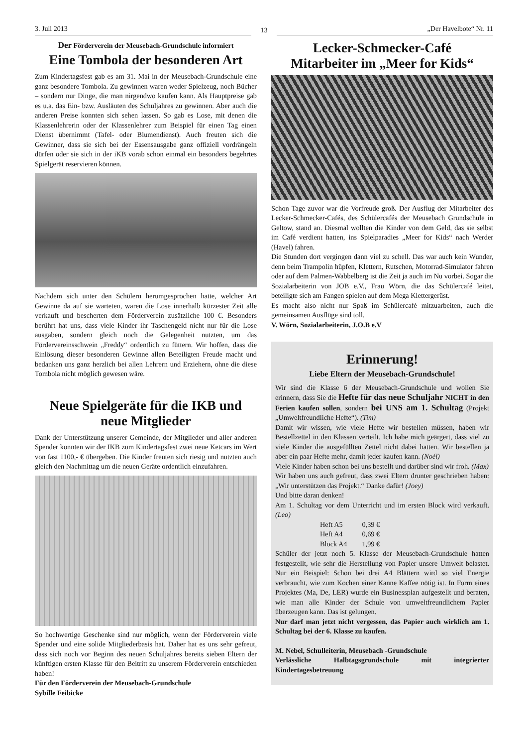3. Juli 2013
13
„Der Havelbote“ Nr. 11
Der Förderverein der Meusebach-Grundschule informiert
Eine Tombola der besonderen Art
Zum Kindertagsfest gab es am 31. Mai in der Meusebach-Grundschule eine ganz besondere Tombola. Zu gewinnen waren weder Spielzeug, noch Bücher – sondern nur Dinge, die man nirgendwo kaufen kann. Als Hauptpreise gab es u.a. das Ein- bzw. Ausläuten des Schuljahres zu gewinnen. Aber auch die anderen Preise konnten sich sehen lassen. So gab es Lose, mit denen die Klassenlehrerin oder der Klassenlehrer zum Beispiel für einen Tag einen Dienst übernimmt (Tafel- oder Blumendienst). Auch freuten sich die Gewinner, dass sie sich bei der Essensausgabe ganz offiziell vordrängeln dürfen oder sie sich in der iKB vorab schon einmal ein besonders begehrtes Spielgerät reservieren können.
Nachdem sich unter den Schülern herumgesprochen hatte, welcher Art Gewinne da auf sie warteten, waren die Lose innerhalb kürzester Zeit alle verkauft und bescherten dem Förderverein zusätzliche 100 €. Besonders berührt hat uns, dass viele Kinder ihr Taschengeld nicht nur für die Lose ausgaben, sondern gleich noch die Gelegenheit nutzten, um das Fördervereinsschwein „Freddy“ ordentlich zu füttern. Wir hoffen, dass die Einlösung dieser besonderen Gewinne allen Beteiligten Freude macht und bedanken uns ganz herzlich bei allen Lehrern und Erziehern, ohne die diese Tombola nicht möglich gewesen wäre.
Neue Spielgeräte für die IKB und neue Mitglieder
Dank der Unterstützung unserer Gemeinde, der Mitglieder und aller anderen Spender konnten wir der IKB zum Kindertagsfest zwei neue Ketcars im Wert von fast 1100,- € übergeben. Die Kinder freuten sich riesig und nutzten auch gleich den Nachmittag um die neuen Geräte ordentlich einzufahren.
So hochwertige Geschenke sind nur möglich, wenn der Förderverein viele Spender und eine solide Mitgliederbasis hat. Daher hat es uns sehr gefreut, dass sich noch vor Beginn des neuen Schuljahres bereits sieben Eltern der künftigen ersten Klasse für den Beitritt zu unserem Förderverein entschieden haben!
Für den Förderverein der Meusebach-Grundschule
Sybille Feibicke
Lecker-Schmecker-Café
Mitarbeiter im „Meer for Kids“
Schon Tage zuvor war die Vorfreude groß. Der Ausflug der Mitarbeiter des Lecker-Schmecker-Cafés, des Schülercafés der Meusebach Grundschule in Geltow, stand an. Diesmal wollten die Kinder von dem Geld, das sie selbst im Café verdient hatten, ins Spielparadies „Meer for Kids“ nach Werder (Havel) fahren.
Die Stunden dort vergingen dann viel zu schell. Das war auch kein Wunder, denn beim Trampolin hüpfen, Klettern, Rutschen, Motorrad-Simulator fahren oder auf dem Palmen-Wabbelberg ist die Zeit ja auch im Nu vorbei. Sogar die Sozialarbeiterin von JOB e.V., Frau Wörn, die das Schülercafé leitet, beteiligte sich am Fangen spielen auf dem Mega Klettergerüst.
Es macht also nicht nur Spaß im Schülercafé mitzuarbeiten, auch die gemeinsamen Ausflüge sind toll.
V. Wörn, Sozialarbeiterin, J.O.B e.V
Erinnerung!
Liebe Eltern der Meusebach-Grundschule!
Wir sind die Klasse 6 der Meusebach-Grundschule und wollen Sie erinnern, dass Sie die Hefte für das neue Schuljahr NICHT in den Ferien kaufen sollen, sondern bei UNS am 1. Schultag (Projekt „Umweltfreundliche Hefte“). (Tim)
Damit wir wissen, wie viele Hefte wir bestellen müssen, haben wir Bestellzettel in den Klassen verteilt. Ich habe mich geärgert, dass viel zu viele Kinder die ausgefüllten Zettel nicht dabei hatten. Wir bestellen ja aber ein paar Hefte mehr, damit jeder kaufen kann. (Noél)
Viele Kinder haben schon bei uns bestellt und darüber sind wir froh. (Max)
Wir haben uns auch gefreut, dass zwei Eltern drunter geschrieben haben: „Wir unterstützen das Projekt.“ Danke dafür! (Joey)
Und bitte daran denken!
Am 1. Schultag vor dem Unterricht und im ersten Block wird verkauft. (Leo)
| Heft A5 | 0,39 € |
| Heft A4 | 0,69 € |
| Block A4 | 1,99 € |
Schüler der jetzt noch 5. Klasse der Meusebach-Grundschule hatten festgestellt, wie sehr die Herstellung von Papier unsere Umwelt belastet. Nur ein Beispiel: Schon bei drei A4 Blättern wird so viel Energie verbraucht, wie zum Kochen einer Kanne Kaffee nötig ist. In Form eines Projektes (Ma, De, LER) wurde ein Businessplan aufgestellt und beraten, wie man alle Kinder der Schule von umweltfreundlichem Papier überzeugen kann. Das ist gelungen.
Nur darf man jetzt nicht vergessen, das Papier auch wirklich am 1. Schultag bei der 6. Klasse zu kaufen.
M. Nebel, Schulleiterin, Meusebach -Grundschule
Verlässliche Halbtagsgrundschule mit integrierter Kindertagesbetreuung